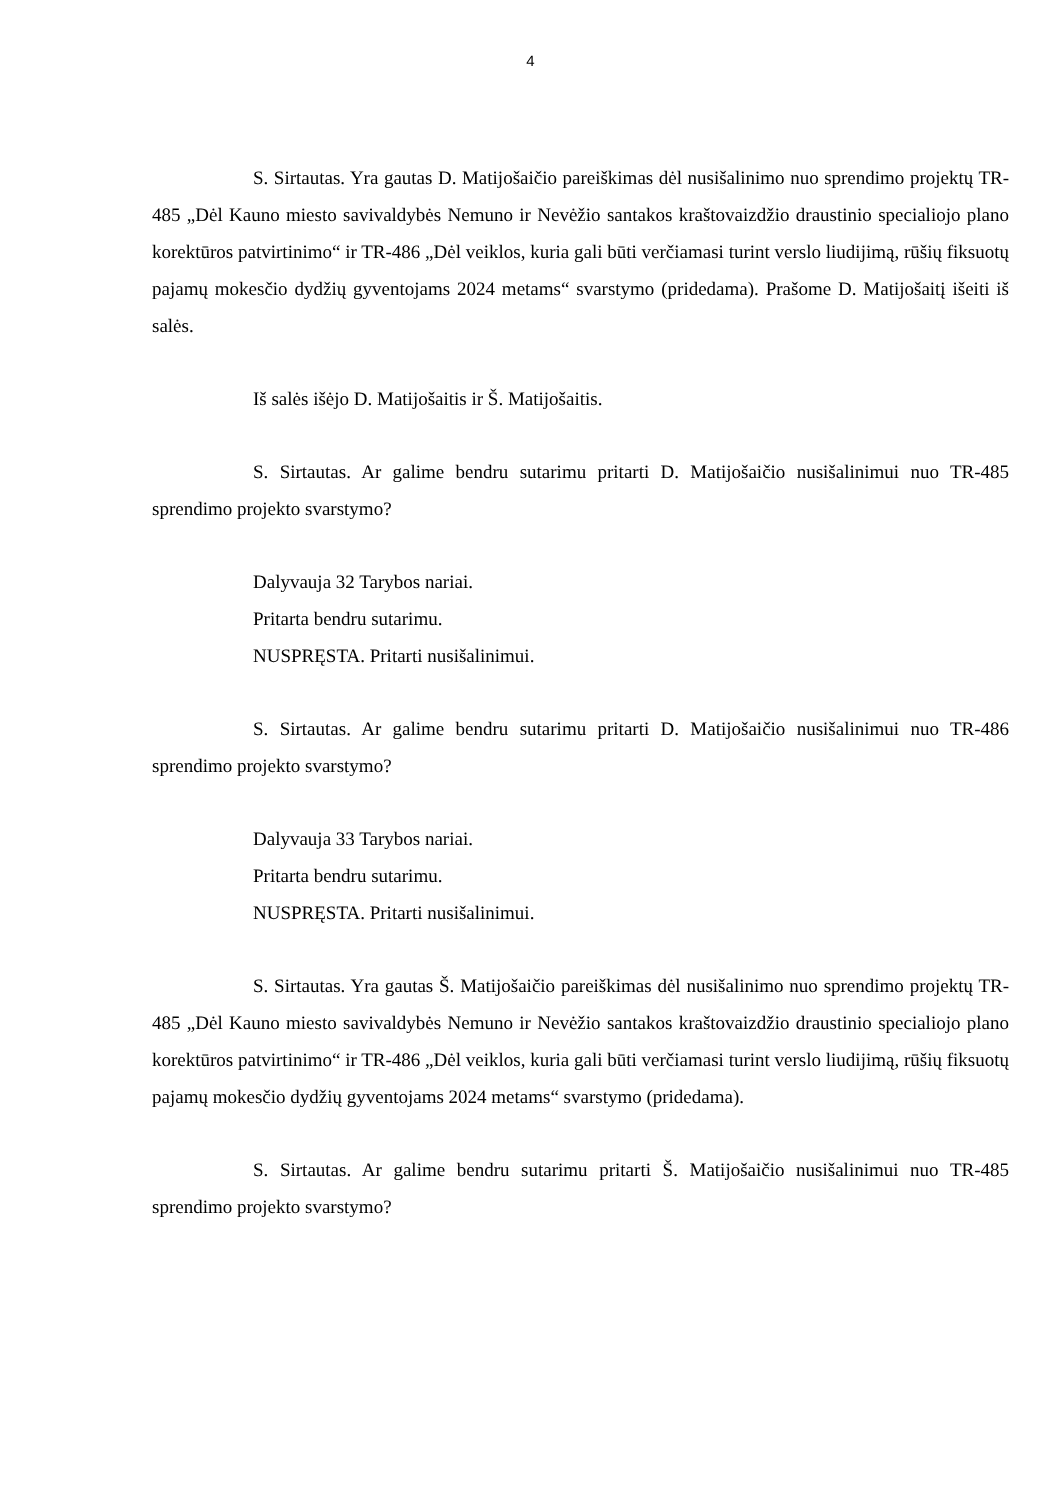4
S. Sirtautas. Yra gautas D. Matijošaičio pareiškimas dėl nusišalinimo nuo sprendimo projektų TR-485 „Dėl Kauno miesto savivaldybės Nemuno ir Nevėžio santakos kraštovaizdžio draustinio specialiojo plano korektūros patvirtinimo“ ir TR-486 „Dėl veiklos, kuria gali būti verčiamasi turint verslo liudijimą, rūšių fiksuotų pajamų mokesčio dydžių gyventojams 2024 metams“ svarstymo (pridedama). Prašome D. Matijošaitį išeiti iš salės.
Iš salės išėjo D. Matijošaitis ir Š. Matijošaitis.
S. Sirtautas. Ar galime bendru sutarimu pritarti D. Matijošaičio nusišalinimui nuo TR-485 sprendimo projekto svarstymo?
Dalyvauja 32 Tarybos nariai.
Pritarta bendru sutarimu.
NUSPRĘSTA. Pritarti nusišalinimui.
S. Sirtautas. Ar galime bendru sutarimu pritarti D. Matijošaičio nusišalinimui nuo TR-486 sprendimo projekto svarstymo?
Dalyvauja 33 Tarybos nariai.
Pritarta bendru sutarimu.
NUSPRĘSTA. Pritarti nusišalinimui.
S. Sirtautas. Yra gautas Š. Matijošaičio pareiškimas dėl nusišalinimo nuo sprendimo projektų TR-485 „Dėl Kauno miesto savivaldybės Nemuno ir Nevėžio santakos kraštovaizdžio draustinio specialiojo plano korektūros patvirtinimo“ ir TR-486 „Dėl veiklos, kuria gali būti verčiamasi turint verslo liudijimą, rūšių fiksuotų pajamų mokesčio dydžių gyventojams 2024 metams“ svarstymo (pridedama).
S. Sirtautas. Ar galime bendru sutarimu pritarti Š. Matijošaičio nusišalinimui nuo TR-485 sprendimo projekto svarstymo?